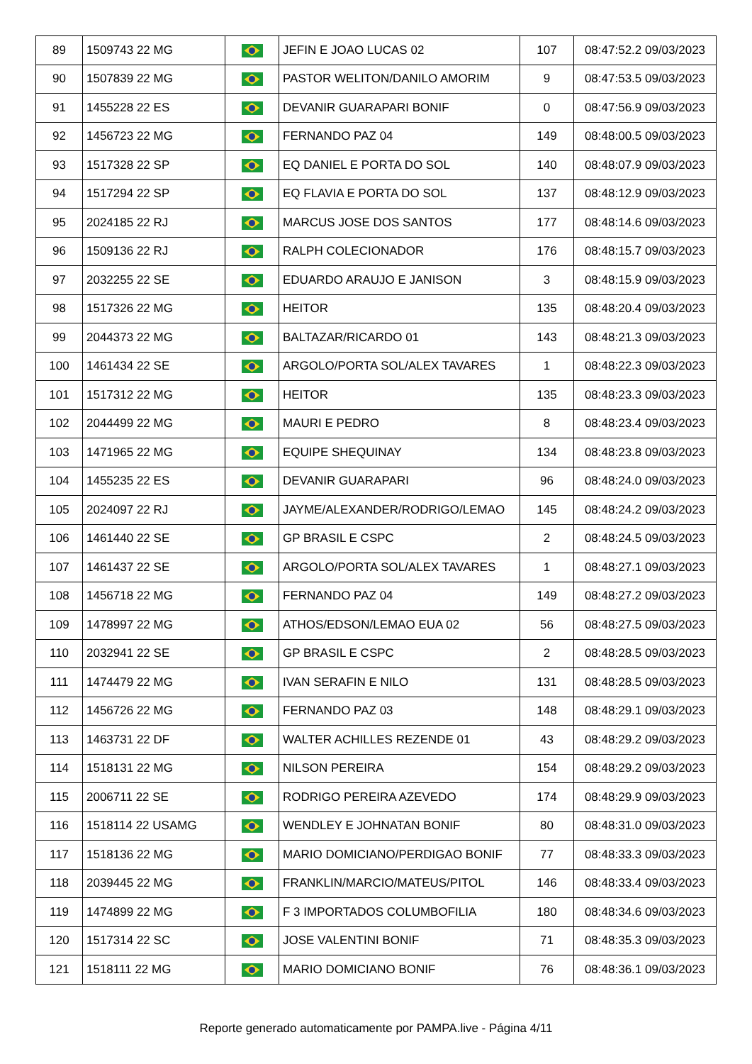| 89 | 1509743 22 MG | | JEFIN E JOAO LUCAS 02 | 107 | 08:47:52.2 09/03/2023 |
| 90 | 1507839 22 MG | | PASTOR WELITON/DANILO AMORIM | 9 | 08:47:53.5 09/03/2023 |
| 91 | 1455228 22 ES | | DEVANIR GUARAPARI BONIF | 0 | 08:47:56.9 09/03/2023 |
| 92 | 1456723 22 MG | | FERNANDO PAZ 04 | 149 | 08:48:00.5 09/03/2023 |
| 93 | 1517328 22 SP | | EQ DANIEL E PORTA DO SOL | 140 | 08:48:07.9 09/03/2023 |
| 94 | 1517294 22 SP | | EQ FLAVIA E PORTA DO SOL | 137 | 08:48:12.9 09/03/2023 |
| 95 | 2024185 22 RJ | | MARCUS JOSE DOS SANTOS | 177 | 08:48:14.6 09/03/2023 |
| 96 | 1509136 22 RJ | | RALPH COLECIONADOR | 176 | 08:48:15.7 09/03/2023 |
| 97 | 2032255 22 SE | | EDUARDO ARAUJO E JANISON | 3 | 08:48:15.9 09/03/2023 |
| 98 | 1517326 22 MG | | HEITOR | 135 | 08:48:20.4 09/03/2023 |
| 99 | 2044373 22 MG | | BALTAZAR/RICARDO 01 | 143 | 08:48:21.3 09/03/2023 |
| 100 | 1461434 22 SE | | ARGOLO/PORTA SOL/ALEX TAVARES | 1 | 08:48:22.3 09/03/2023 |
| 101 | 1517312 22 MG | | HEITOR | 135 | 08:48:23.3 09/03/2023 |
| 102 | 2044499 22 MG | | MAURI E PEDRO | 8 | 08:48:23.4 09/03/2023 |
| 103 | 1471965 22 MG | | EQUIPE SHEQUINAY | 134 | 08:48:23.8 09/03/2023 |
| 104 | 1455235 22 ES | | DEVANIR GUARAPARI | 96 | 08:48:24.0 09/03/2023 |
| 105 | 2024097 22 RJ | | JAYME/ALEXANDER/RODRIGO/LEMAO | 145 | 08:48:24.2 09/03/2023 |
| 106 | 1461440 22 SE | | GP BRASIL E CSPC | 2 | 08:48:24.5 09/03/2023 |
| 107 | 1461437 22 SE | | ARGOLO/PORTA SOL/ALEX TAVARES | 1 | 08:48:27.1 09/03/2023 |
| 108 | 1456718 22 MG | | FERNANDO PAZ 04 | 149 | 08:48:27.2 09/03/2023 |
| 109 | 1478997 22 MG | | ATHOS/EDSON/LEMAO EUA 02 | 56 | 08:48:27.5 09/03/2023 |
| 110 | 2032941 22 SE | | GP BRASIL E CSPC | 2 | 08:48:28.5 09/03/2023 |
| 111 | 1474479 22 MG | | IVAN SERAFIN E NILO | 131 | 08:48:28.5 09/03/2023 |
| 112 | 1456726 22 MG | | FERNANDO PAZ 03 | 148 | 08:48:29.1 09/03/2023 |
| 113 | 1463731 22 DF | | WALTER ACHILLES REZENDE 01 | 43 | 08:48:29.2 09/03/2023 |
| 114 | 1518131 22 MG | | NILSON PEREIRA | 154 | 08:48:29.2 09/03/2023 |
| 115 | 2006711 22 SE | | RODRIGO PEREIRA AZEVEDO | 174 | 08:48:29.9 09/03/2023 |
| 116 | 1518114 22 USAMG | | WENDLEY E JOHNATAN BONIF | 80 | 08:48:31.0 09/03/2023 |
| 117 | 1518136 22 MG | | MARIO DOMICIANO/PERDIGAO BONIF | 77 | 08:48:33.3 09/03/2023 |
| 118 | 2039445 22 MG | | FRANKLIN/MARCIO/MATEUS/PITOL | 146 | 08:48:33.4 09/03/2023 |
| 119 | 1474899 22 MG | | F 3 IMPORTADOS COLUMBOFILIA | 180 | 08:48:34.6 09/03/2023 |
| 120 | 1517314 22 SC | | JOSE VALENTINI BONIF | 71 | 08:48:35.3 09/03/2023 |
| 121 | 1518111 22 MG | | MARIO DOMICIANO BONIF | 76 | 08:48:36.1 09/03/2023 |
Reporte generado automaticamente por PAMPA.live - Página 4/11